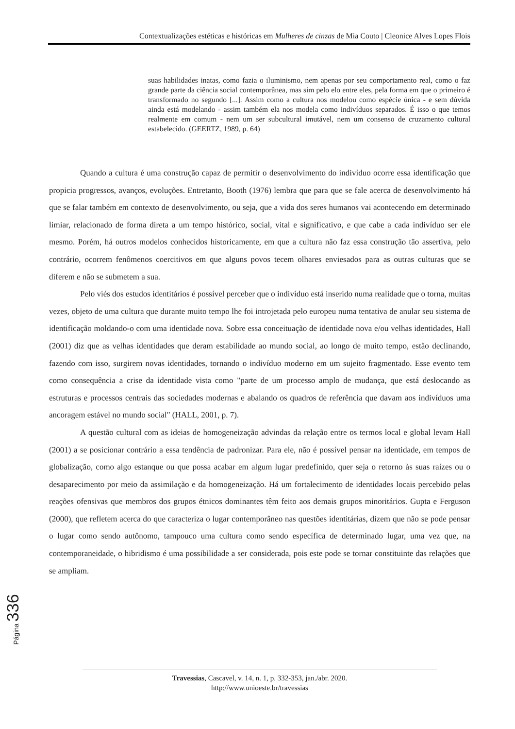Contextualizações estéticas e históricas em Mulheres de cinzas de Mia Couto | Cleonice Alves Lopes Flois
suas habilidades inatas, como fazia o iluminismo, nem apenas por seu comportamento real, como o faz grande parte da ciência social contemporânea, mas sim pelo elo entre eles, pela forma em que o primeiro é transformado no segundo [...]. Assim como a cultura nos modelou como espécie única - e sem dúvida ainda está modelando - assim também ela nos modela como indivíduos separados. É isso o que temos realmente em comum - nem um ser subcultural imutável, nem um consenso de cruzamento cultural estabelecido. (GEERTZ, 1989, p. 64)
Quando a cultura é uma construção capaz de permitir o desenvolvimento do indivíduo ocorre essa identificação que propicia progressos, avanços, evoluções. Entretanto, Booth (1976) lembra que para que se fale acerca de desenvolvimento há que se falar também em contexto de desenvolvimento, ou seja, que a vida dos seres humanos vai acontecendo em determinado limiar, relacionado de forma direta a um tempo histórico, social, vital e significativo, e que cabe a cada indivíduo ser ele mesmo. Porém, há outros modelos conhecidos historicamente, em que a cultura não faz essa construção tão assertiva, pelo contrário, ocorrem fenômenos coercitivos em que alguns povos tecem olhares enviesados para as outras culturas que se diferem e não se submetem a sua.
Pelo viés dos estudos identitários é possível perceber que o indivíduo está inserido numa realidade que o torna, muitas vezes, objeto de uma cultura que durante muito tempo lhe foi introjetada pelo europeu numa tentativa de anular seu sistema de identificação moldando-o com uma identidade nova. Sobre essa conceituação de identidade nova e/ou velhas identidades, Hall (2001) diz que as velhas identidades que deram estabilidade ao mundo social, ao longo de muito tempo, estão declinando, fazendo com isso, surgirem novas identidades, tornando o indivíduo moderno em um sujeito fragmentado. Esse evento tem como consequência a crise da identidade vista como "parte de um processo amplo de mudança, que está deslocando as estruturas e processos centrais das sociedades modernas e abalando os quadros de referência que davam aos indivíduos uma ancoragem estável no mundo social" (HALL, 2001, p. 7).
A questão cultural com as ideias de homogeneização advindas da relação entre os termos local e global levam Hall (2001) a se posicionar contrário a essa tendência de padronizar. Para ele, não é possível pensar na identidade, em tempos de globalização, como algo estanque ou que possa acabar em algum lugar predefinido, quer seja o retorno às suas raízes ou o desaparecimento por meio da assimilação e da homogeneização. Há um fortalecimento de identidades locais percebido pelas reações ofensivas que membros dos grupos étnicos dominantes têm feito aos demais grupos minoritários. Gupta e Ferguson (2000), que refletem acerca do que caracteriza o lugar contemporâneo nas questões identitárias, dizem que não se pode pensar o lugar como sendo autônomo, tampouco uma cultura como sendo específica de determinado lugar, uma vez que, na contemporaneidade, o hibridismo é uma possibilidade a ser considerada, pois este pode se tornar constituinte das relações que se ampliam.
Página 336
Travessias, Cascavel, v. 14, n. 1, p. 332-353, jan./abr. 2020.
http://www.unioeste.br/travessias